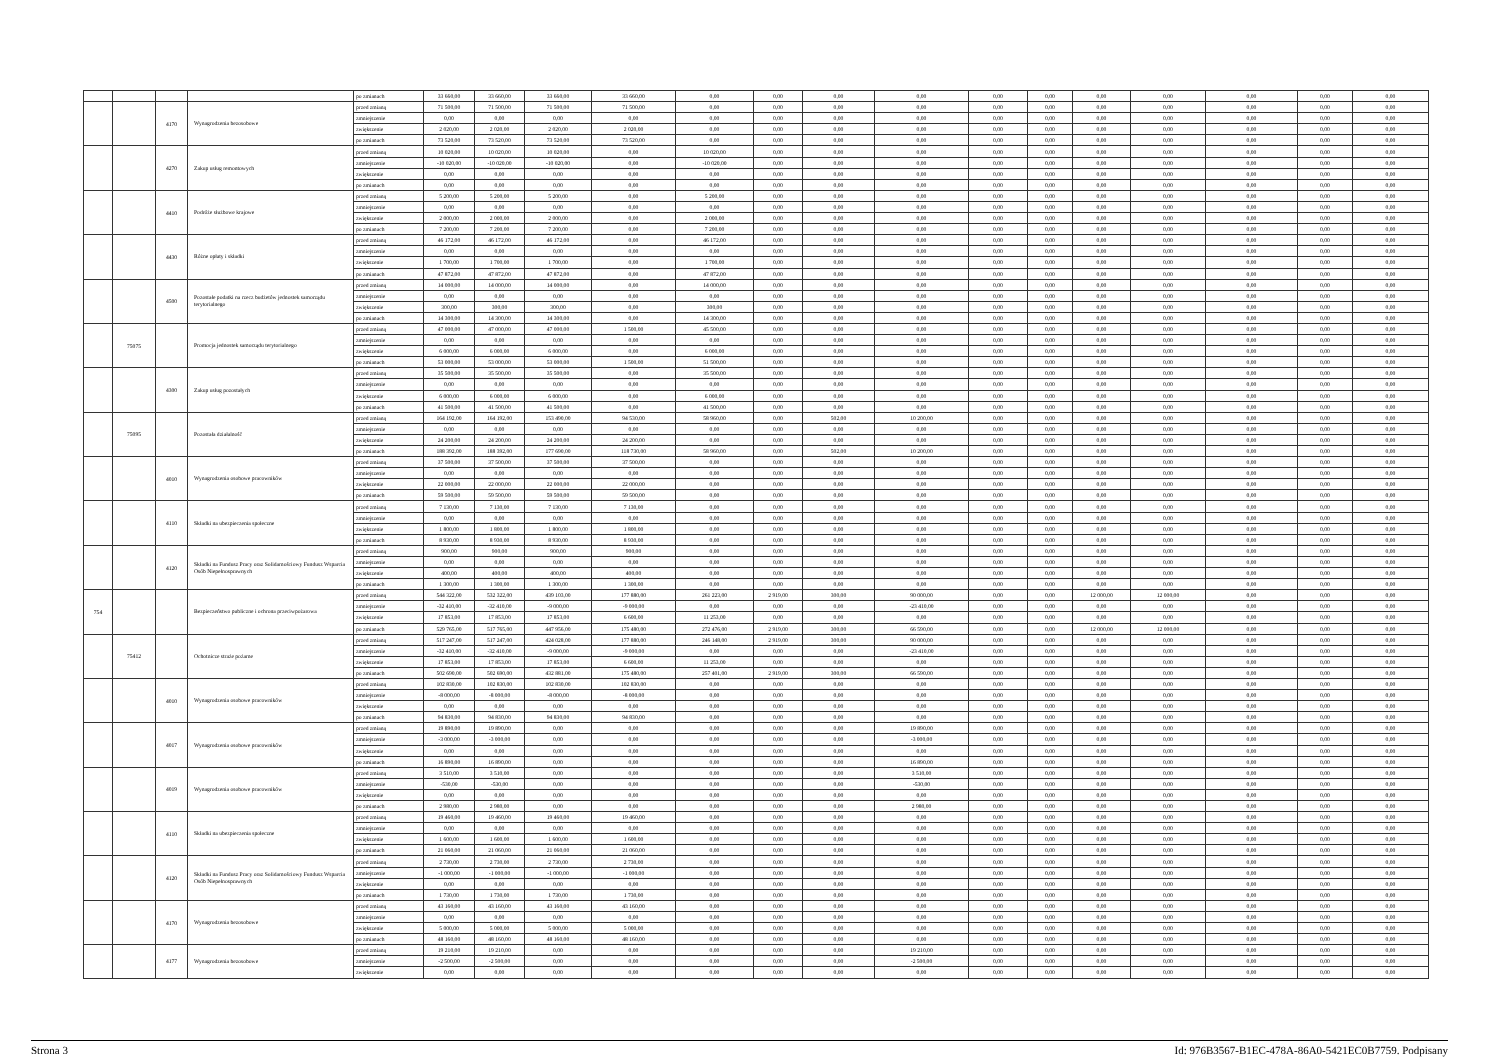| | | | | po zmianach | 33 660,00 | 33 660,00 | 33 660,00 | 33 660,00 | 0,00 | 0,00 | 0,00 | 0,00 | 0,00 | 0,00 | 0,00 | 0,00 | 0,00 | 0,00 | 0,00 |
| | | 4170 | Wynagrodzenia bezosobowe | przed zmianą | 71 500,00 | 71 500,00 | 71 500,00 | 71 500,00 | 0,00 | 0,00 | 0,00 | 0,00 | 0,00 | 0,00 | 0,00 | 0,00 | 0,00 | 0,00 | 0,00 |
| | | | | zmniejszenie | 0,00 | 0,00 | 0,00 | 0,00 | 0,00 | 0,00 | 0,00 | 0,00 | 0,00 | 0,00 | 0,00 | 0,00 | 0,00 | 0,00 | 0,00 |
| | | | | zwiększenie | 2 020,00 | 2 020,00 | 2 020,00 | 2 020,00 | 0,00 | 0,00 | 0,00 | 0,00 | 0,00 | 0,00 | 0,00 | 0,00 | 0,00 | 0,00 | 0,00 |
| | | | | po zmianach | 73 520,00 | 73 520,00 | 73 520,00 | 73 520,00 | 0,00 | 0,00 | 0,00 | 0,00 | 0,00 | 0,00 | 0,00 | 0,00 | 0,00 | 0,00 | 0,00 |
| | | 4270 | Zakup usług remontowych | przed zmianą | 10 020,00 | 10 020,00 | 10 020,00 | 0,00 | 10 020,00 | 0,00 | 0,00 | 0,00 | 0,00 | 0,00 | 0,00 | 0,00 | 0,00 | 0,00 | 0,00 |
| | | | | zmniejszenie | -10 020,00 | -10 020,00 | -10 020,00 | 0,00 | -10 020,00 | 0,00 | 0,00 | 0,00 | 0,00 | 0,00 | 0,00 | 0,00 | 0,00 | 0,00 | 0,00 |
| | | | | zwiększenie | 0,00 | 0,00 | 0,00 | 0,00 | 0,00 | 0,00 | 0,00 | 0,00 | 0,00 | 0,00 | 0,00 | 0,00 | 0,00 | 0,00 | 0,00 |
| | | | | po zmianach | 0,00 | 0,00 | 0,00 | 0,00 | 0,00 | 0,00 | 0,00 | 0,00 | 0,00 | 0,00 | 0,00 | 0,00 | 0,00 | 0,00 | 0,00 |
| | | 4410 | Podróże służbowe krajowe | przed zmianą | 5 200,00 | 5 200,00 | 5 200,00 | 0,00 | 5 200,00 | 0,00 | 0,00 | 0,00 | 0,00 | 0,00 | 0,00 | 0,00 | 0,00 | 0,00 | 0,00 |
| | | | | zmniejszenie | 0,00 | 0,00 | 0,00 | 0,00 | 0,00 | 0,00 | 0,00 | 0,00 | 0,00 | 0,00 | 0,00 | 0,00 | 0,00 | 0,00 | 0,00 |
| | | | | zwiększenie | 2 000,00 | 2 000,00 | 2 000,00 | 0,00 | 2 000,00 | 0,00 | 0,00 | 0,00 | 0,00 | 0,00 | 0,00 | 0,00 | 0,00 | 0,00 | 0,00 |
| | | | | po zmianach | 7 200,00 | 7 200,00 | 7 200,00 | 0,00 | 7 200,00 | 0,00 | 0,00 | 0,00 | 0,00 | 0,00 | 0,00 | 0,00 | 0,00 | 0,00 | 0,00 |
| | | 4430 | Różne opłaty i składki | przed zmianą | 46 172,00 | 46 172,00 | 46 172,00 | 0,00 | 46 172,00 | 0,00 | 0,00 | 0,00 | 0,00 | 0,00 | 0,00 | 0,00 | 0,00 | 0,00 | 0,00 |
| | | | | zmniejszenie | 0,00 | 0,00 | 0,00 | 0,00 | 0,00 | 0,00 | 0,00 | 0,00 | 0,00 | 0,00 | 0,00 | 0,00 | 0,00 | 0,00 | 0,00 |
| | | | | zwiększenie | 1 700,00 | 1 700,00 | 1 700,00 | 0,00 | 1 700,00 | 0,00 | 0,00 | 0,00 | 0,00 | 0,00 | 0,00 | 0,00 | 0,00 | 0,00 | 0,00 |
| | | | | po zmianach | 47 872,00 | 47 872,00 | 47 872,00 | 0,00 | 47 872,00 | 0,00 | 0,00 | 0,00 | 0,00 | 0,00 | 0,00 | 0,00 | 0,00 | 0,00 | 0,00 |
| | | 4500 | Pozostałe podatki na rzecz budżetów jednostek samorządu terytorialnego | przed zmianą | 14 000,00 | 14 000,00 | 14 000,00 | 0,00 | 14 000,00 | 0,00 | 0,00 | 0,00 | 0,00 | 0,00 | 0,00 | 0,00 | 0,00 | 0,00 | 0,00 |
| | | | | zmniejszenie | 0,00 | 0,00 | 0,00 | 0,00 | 0,00 | 0,00 | 0,00 | 0,00 | 0,00 | 0,00 | 0,00 | 0,00 | 0,00 | 0,00 | 0,00 |
| | | | | zwiększenie | 300,00 | 300,00 | 300,00 | 0,00 | 300,00 | 0,00 | 0,00 | 0,00 | 0,00 | 0,00 | 0,00 | 0,00 | 0,00 | 0,00 | 0,00 |
| | | | | po zmianach | 14 300,00 | 14 300,00 | 14 300,00 | 0,00 | 14 300,00 | 0,00 | 0,00 | 0,00 | 0,00 | 0,00 | 0,00 | 0,00 | 0,00 | 0,00 | 0,00 |
| | 75075 | | Promocja jednostek samorządu terytorialnego | przed zmianą | 47 000,00 | 47 000,00 | 47 000,00 | 1 500,00 | 45 500,00 | 0,00 | 0,00 | 0,00 | 0,00 | 0,00 | 0,00 | 0,00 | 0,00 | 0,00 | 0,00 |
| | | | | zmniejszenie | 0,00 | 0,00 | 0,00 | 0,00 | 0,00 | 0,00 | 0,00 | 0,00 | 0,00 | 0,00 | 0,00 | 0,00 | 0,00 | 0,00 | 0,00 |
| | | | | zwiększenie | 6 000,00 | 6 000,00 | 6 000,00 | 0,00 | 6 000,00 | 0,00 | 0,00 | 0,00 | 0,00 | 0,00 | 0,00 | 0,00 | 0,00 | 0,00 | 0,00 |
| | | | | po zmianach | 53 000,00 | 53 000,00 | 53 000,00 | 1 500,00 | 51 500,00 | 0,00 | 0,00 | 0,00 | 0,00 | 0,00 | 0,00 | 0,00 | 0,00 | 0,00 | 0,00 |
| | | 4300 | Zakup usług pozostałych | przed zmianą | 35 500,00 | 35 500,00 | 35 500,00 | 0,00 | 35 500,00 | 0,00 | 0,00 | 0,00 | 0,00 | 0,00 | 0,00 | 0,00 | 0,00 | 0,00 | 0,00 |
| | | | | zmniejszenie | 0,00 | 0,00 | 0,00 | 0,00 | 0,00 | 0,00 | 0,00 | 0,00 | 0,00 | 0,00 | 0,00 | 0,00 | 0,00 | 0,00 | 0,00 |
| | | | | zwiększenie | 6 000,00 | 6 000,00 | 6 000,00 | 0,00 | 6 000,00 | 0,00 | 0,00 | 0,00 | 0,00 | 0,00 | 0,00 | 0,00 | 0,00 | 0,00 | 0,00 |
| | | | | po zmianach | 41 500,00 | 41 500,00 | 41 500,00 | 0,00 | 41 500,00 | 0,00 | 0,00 | 0,00 | 0,00 | 0,00 | 0,00 | 0,00 | 0,00 | 0,00 | 0,00 |
| | 75095 | | Pozostała działalność | przed zmianą | 164 192,00 | 164 192,00 | 153 490,00 | 94 530,00 | 58 960,00 | 0,00 | 502,00 | 10 200,00 | 0,00 | 0,00 | 0,00 | 0,00 | 0,00 | 0,00 | 0,00 |
| | | | | zmniejszenie | 0,00 | 0,00 | 0,00 | 0,00 | 0,00 | 0,00 | 0,00 | 0,00 | 0,00 | 0,00 | 0,00 | 0,00 | 0,00 | 0,00 | 0,00 |
| | | | | zwiększenie | 24 200,00 | 24 200,00 | 24 200,00 | 24 200,00 | 0,00 | 0,00 | 0,00 | 0,00 | 0,00 | 0,00 | 0,00 | 0,00 | 0,00 | 0,00 | 0,00 |
| | | | | po zmianach | 188 392,00 | 188 392,00 | 177 690,00 | 118 730,00 | 58 960,00 | 0,00 | 502,00 | 10 200,00 | 0,00 | 0,00 | 0,00 | 0,00 | 0,00 | 0,00 | 0,00 |
| | | 4010 | Wynagrodzenia osobowe pracowników | przed zmianą | 37 500,00 | 37 500,00 | 37 500,00 | 37 500,00 | 0,00 | 0,00 | 0,00 | 0,00 | 0,00 | 0,00 | 0,00 | 0,00 | 0,00 | 0,00 | 0,00 |
| | | | | zmniejszenie | 0,00 | 0,00 | 0,00 | 0,00 | 0,00 | 0,00 | 0,00 | 0,00 | 0,00 | 0,00 | 0,00 | 0,00 | 0,00 | 0,00 | 0,00 |
| | | | | zwiększenie | 22 000,00 | 22 000,00 | 22 000,00 | 22 000,00 | 0,00 | 0,00 | 0,00 | 0,00 | 0,00 | 0,00 | 0,00 | 0,00 | 0,00 | 0,00 | 0,00 |
| | | | | po zmianach | 59 500,00 | 59 500,00 | 59 500,00 | 59 500,00 | 0,00 | 0,00 | 0,00 | 0,00 | 0,00 | 0,00 | 0,00 | 0,00 | 0,00 | 0,00 | 0,00 |
| | | 4110 | Składki na ubezpieczenia społeczne | przed zmianą | 7 130,00 | 7 130,00 | 7 130,00 | 7 130,00 | 0,00 | 0,00 | 0,00 | 0,00 | 0,00 | 0,00 | 0,00 | 0,00 | 0,00 | 0,00 | 0,00 |
| | | | | zmniejszenie | 0,00 | 0,00 | 0,00 | 0,00 | 0,00 | 0,00 | 0,00 | 0,00 | 0,00 | 0,00 | 0,00 | 0,00 | 0,00 | 0,00 | 0,00 |
| | | | | zwiększenie | 1 800,00 | 1 800,00 | 1 800,00 | 1 800,00 | 0,00 | 0,00 | 0,00 | 0,00 | 0,00 | 0,00 | 0,00 | 0,00 | 0,00 | 0,00 | 0,00 |
| | | | | po zmianach | 8 930,00 | 8 930,00 | 8 930,00 | 8 930,00 | 0,00 | 0,00 | 0,00 | 0,00 | 0,00 | 0,00 | 0,00 | 0,00 | 0,00 | 0,00 | 0,00 |
| | | 4120 | Składki na Fundusz Pracy oraz Solidarnościowy Fundusz Wsparcia Osób Niepełnosprawnych | przed zmianą | 900,00 | 900,00 | 900,00 | 900,00 | 0,00 | 0,00 | 0,00 | 0,00 | 0,00 | 0,00 | 0,00 | 0,00 | 0,00 | 0,00 | 0,00 |
| | | | | zmniejszenie | 0,00 | 0,00 | 0,00 | 0,00 | 0,00 | 0,00 | 0,00 | 0,00 | 0,00 | 0,00 | 0,00 | 0,00 | 0,00 | 0,00 | 0,00 |
| | | | | zwiększenie | 400,00 | 400,00 | 400,00 | 400,00 | 0,00 | 0,00 | 0,00 | 0,00 | 0,00 | 0,00 | 0,00 | 0,00 | 0,00 | 0,00 | 0,00 |
| | | | | po zmianach | 1 300,00 | 1 300,00 | 1 300,00 | 1 300,00 | 0,00 | 0,00 | 0,00 | 0,00 | 0,00 | 0,00 | 0,00 | 0,00 | 0,00 | 0,00 | 0,00 |
| 754 | | | Bezpieczeństwo publiczne i ochrona przeciwpożarowa | przed zmianą | 544 322,00 | 532 322,00 | 439 103,00 | 177 880,00 | 261 223,00 | 2 919,00 | 300,00 | 90 000,00 | 0,00 | 0,00 | 12 000,00 | 12 000,00 | 0,00 | 0,00 | 0,00 |
| | | | | zmniejszenie | -32 410,00 | -32 410,00 | -9 000,00 | -9 000,00 | 0,00 | 0,00 | 0,00 | -23 410,00 | 0,00 | 0,00 | 0,00 | 0,00 | 0,00 | 0,00 | 0,00 |
| | | | | zwiększenie | 17 853,00 | 17 853,00 | 17 853,00 | 6 600,00 | 11 253,00 | 0,00 | 0,00 | 0,00 | 0,00 | 0,00 | 0,00 | 0,00 | 0,00 | 0,00 | 0,00 |
| | | | | po zmianach | 529 765,00 | 517 765,00 | 447 956,00 | 175 480,00 | 272 476,00 | 2 919,00 | 300,00 | 66 590,00 | 0,00 | 0,00 | 12 000,00 | 12 000,00 | 0,00 | 0,00 | 0,00 |
| | 75412 | | Ochotnicze straże pożarne | przed zmianą | 517 247,00 | 517 247,00 | 424 028,00 | 177 880,00 | 246 148,00 | 2 919,00 | 300,00 | 90 000,00 | 0,00 | 0,00 | 0,00 | 0,00 | 0,00 | 0,00 | 0,00 |
| | | | | zmniejszenie | -32 410,00 | -32 410,00 | -9 000,00 | -9 000,00 | 0,00 | 0,00 | 0,00 | -23 410,00 | 0,00 | 0,00 | 0,00 | 0,00 | 0,00 | 0,00 | 0,00 |
| | | | | zwiększenie | 17 853,00 | 17 853,00 | 17 853,00 | 6 600,00 | 11 253,00 | 0,00 | 0,00 | 0,00 | 0,00 | 0,00 | 0,00 | 0,00 | 0,00 | 0,00 | 0,00 |
| | | | | po zmianach | 502 690,00 | 502 690,00 | 432 881,00 | 175 480,00 | 257 401,00 | 2 919,00 | 300,00 | 66 590,00 | 0,00 | 0,00 | 0,00 | 0,00 | 0,00 | 0,00 | 0,00 |
| | | 4010 | Wynagrodzenia osobowe pracowników | przed zmianą | 102 830,00 | 102 830,00 | 102 830,00 | 102 830,00 | 0,00 | 0,00 | 0,00 | 0,00 | 0,00 | 0,00 | 0,00 | 0,00 | 0,00 | 0,00 | 0,00 |
| | | | | zmniejszenie | -8 000,00 | -8 000,00 | -8 000,00 | -8 000,00 | 0,00 | 0,00 | 0,00 | 0,00 | 0,00 | 0,00 | 0,00 | 0,00 | 0,00 | 0,00 | 0,00 |
| | | | | zwiększenie | 0,00 | 0,00 | 0,00 | 0,00 | 0,00 | 0,00 | 0,00 | 0,00 | 0,00 | 0,00 | 0,00 | 0,00 | 0,00 | 0,00 | 0,00 |
| | | | | po zmianach | 94 830,00 | 94 830,00 | 94 830,00 | 94 830,00 | 0,00 | 0,00 | 0,00 | 0,00 | 0,00 | 0,00 | 0,00 | 0,00 | 0,00 | 0,00 | 0,00 |
| | | 4017 | Wynagrodzenia osobowe pracowników | przed zmianą | 19 890,00 | 19 890,00 | 0,00 | 0,00 | 0,00 | 0,00 | 0,00 | 19 890,00 | 0,00 | 0,00 | 0,00 | 0,00 | 0,00 | 0,00 | 0,00 |
| | | | | zmniejszenie | -3 000,00 | -3 000,00 | 0,00 | 0,00 | 0,00 | 0,00 | 0,00 | -3 000,00 | 0,00 | 0,00 | 0,00 | 0,00 | 0,00 | 0,00 | 0,00 |
| | | | | zwiększenie | 0,00 | 0,00 | 0,00 | 0,00 | 0,00 | 0,00 | 0,00 | 0,00 | 0,00 | 0,00 | 0,00 | 0,00 | 0,00 | 0,00 | 0,00 |
| | | | | po zmianach | 16 890,00 | 16 890,00 | 0,00 | 0,00 | 0,00 | 0,00 | 0,00 | 16 890,00 | 0,00 | 0,00 | 0,00 | 0,00 | 0,00 | 0,00 | 0,00 |
| | | 4019 | Wynagrodzenia osobowe pracowników | przed zmianą | 3 510,00 | 3 510,00 | 0,00 | 0,00 | 0,00 | 0,00 | 0,00 | 3 510,00 | 0,00 | 0,00 | 0,00 | 0,00 | 0,00 | 0,00 | 0,00 |
| | | | | zmniejszenie | -530,00 | -530,00 | 0,00 | 0,00 | 0,00 | 0,00 | 0,00 | -530,00 | 0,00 | 0,00 | 0,00 | 0,00 | 0,00 | 0,00 | 0,00 |
| | | | | zwiększenie | 0,00 | 0,00 | 0,00 | 0,00 | 0,00 | 0,00 | 0,00 | 0,00 | 0,00 | 0,00 | 0,00 | 0,00 | 0,00 | 0,00 | 0,00 |
| | | | | po zmianach | 2 980,00 | 2 980,00 | 0,00 | 0,00 | 0,00 | 0,00 | 0,00 | 2 980,00 | 0,00 | 0,00 | 0,00 | 0,00 | 0,00 | 0,00 | 0,00 |
| | | 4110 | Składki na ubezpieczenia społeczne | przed zmianą | 19 460,00 | 19 460,00 | 19 460,00 | 19 460,00 | 0,00 | 0,00 | 0,00 | 0,00 | 0,00 | 0,00 | 0,00 | 0,00 | 0,00 | 0,00 | 0,00 |
| | | | | zmniejszenie | 0,00 | 0,00 | 0,00 | 0,00 | 0,00 | 0,00 | 0,00 | 0,00 | 0,00 | 0,00 | 0,00 | 0,00 | 0,00 | 0,00 | 0,00 |
| | | | | zwiększenie | 1 600,00 | 1 600,00 | 1 600,00 | 1 600,00 | 0,00 | 0,00 | 0,00 | 0,00 | 0,00 | 0,00 | 0,00 | 0,00 | 0,00 | 0,00 | 0,00 |
| | | | | po zmianach | 21 060,00 | 21 060,00 | 21 060,00 | 21 060,00 | 0,00 | 0,00 | 0,00 | 0,00 | 0,00 | 0,00 | 0,00 | 0,00 | 0,00 | 0,00 | 0,00 |
| | | 4120 | Składki na Fundusz Pracy oraz Solidarnościowy Fundusz Wsparcia Osób Niepełnosprawnych | przed zmianą | 2 730,00 | 2 730,00 | 2 730,00 | 2 730,00 | 0,00 | 0,00 | 0,00 | 0,00 | 0,00 | 0,00 | 0,00 | 0,00 | 0,00 | 0,00 | 0,00 |
| | | | | zmniejszenie | -1 000,00 | -1 000,00 | -1 000,00 | -1 000,00 | 0,00 | 0,00 | 0,00 | 0,00 | 0,00 | 0,00 | 0,00 | 0,00 | 0,00 | 0,00 | 0,00 |
| | | | | zwiększenie | 0,00 | 0,00 | 0,00 | 0,00 | 0,00 | 0,00 | 0,00 | 0,00 | 0,00 | 0,00 | 0,00 | 0,00 | 0,00 | 0,00 | 0,00 |
| | | | | po zmianach | 1 730,00 | 1 730,00 | 1 730,00 | 1 730,00 | 0,00 | 0,00 | 0,00 | 0,00 | 0,00 | 0,00 | 0,00 | 0,00 | 0,00 | 0,00 | 0,00 |
| | | 4170 | Wynagrodzenia bezosobowe | przed zmianą | 43 160,00 | 43 160,00 | 43 160,00 | 43 160,00 | 0,00 | 0,00 | 0,00 | 0,00 | 0,00 | 0,00 | 0,00 | 0,00 | 0,00 | 0,00 | 0,00 |
| | | | | zmniejszenie | 0,00 | 0,00 | 0,00 | 0,00 | 0,00 | 0,00 | 0,00 | 0,00 | 0,00 | 0,00 | 0,00 | 0,00 | 0,00 | 0,00 | 0,00 |
| | | | | zwiększenie | 5 000,00 | 5 000,00 | 5 000,00 | 5 000,00 | 0,00 | 0,00 | 0,00 | 0,00 | 0,00 | 0,00 | 0,00 | 0,00 | 0,00 | 0,00 | 0,00 |
| | | | | po zmianach | 48 160,00 | 48 160,00 | 48 160,00 | 48 160,00 | 0,00 | 0,00 | 0,00 | 0,00 | 0,00 | 0,00 | 0,00 | 0,00 | 0,00 | 0,00 | 0,00 |
| | | 4177 | Wynagrodzenia bezosobowe | przed zmianą | 19 210,00 | 19 210,00 | 0,00 | 0,00 | 0,00 | 0,00 | 0,00 | 19 210,00 | 0,00 | 0,00 | 0,00 | 0,00 | 0,00 | 0,00 | 0,00 |
| | | | | zmniejszenie | -2 500,00 | -2 500,00 | 0,00 | 0,00 | 0,00 | 0,00 | 0,00 | -2 500,00 | 0,00 | 0,00 | 0,00 | 0,00 | 0,00 | 0,00 | 0,00 |
| | | | | zwiększenie | 0,00 | 0,00 | 0,00 | 0,00 | 0,00 | 0,00 | 0,00 | 0,00 | 0,00 | 0,00 | 0,00 | 0,00 | 0,00 | 0,00 | 0,00 |
Strona 3 Id: 976B3567-B1EC-478A-86A0-5421EC0B7759. Podpisany